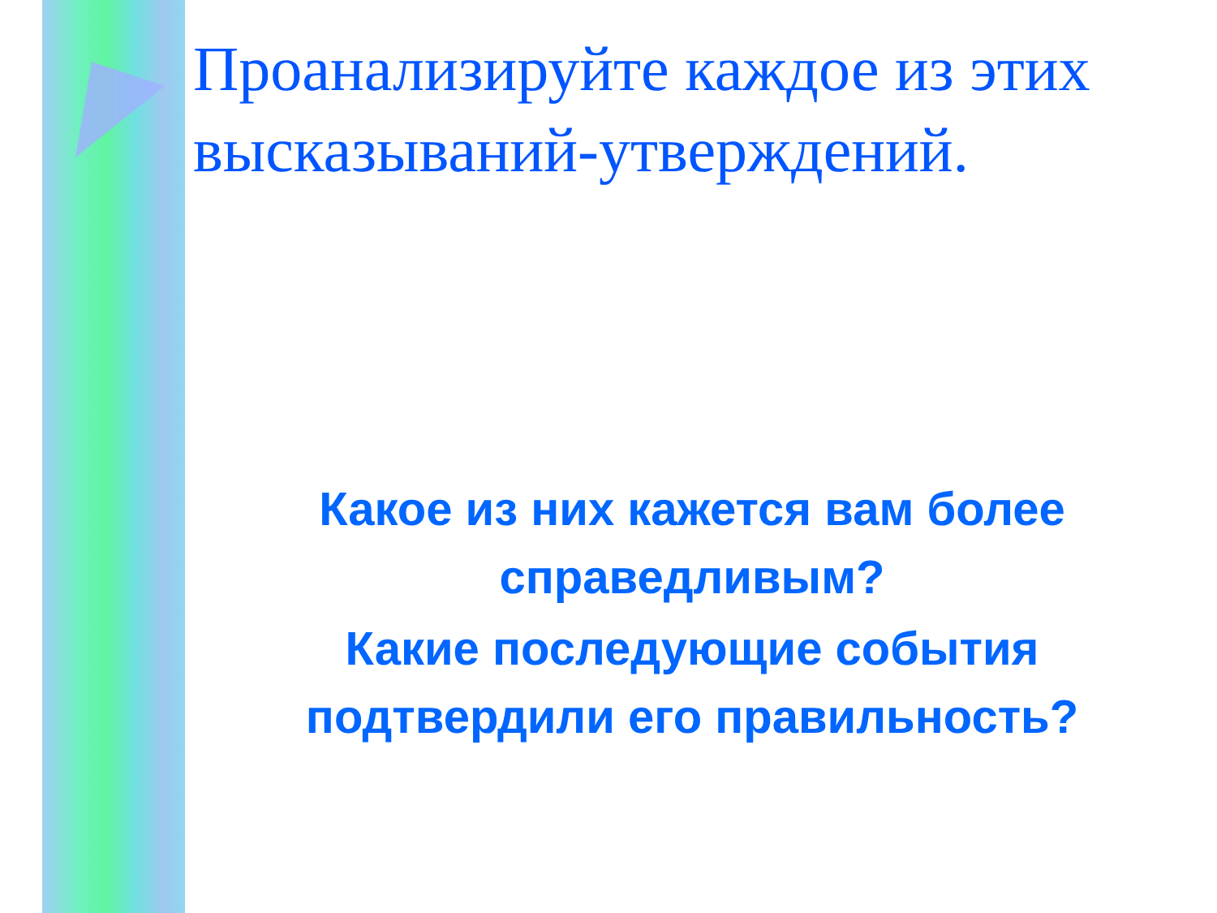Проанализируйте каждое из этих высказываний-утверждений.
Какое из них кажется вам более справедливым?
Какие последующие события подтвердили его правильность?